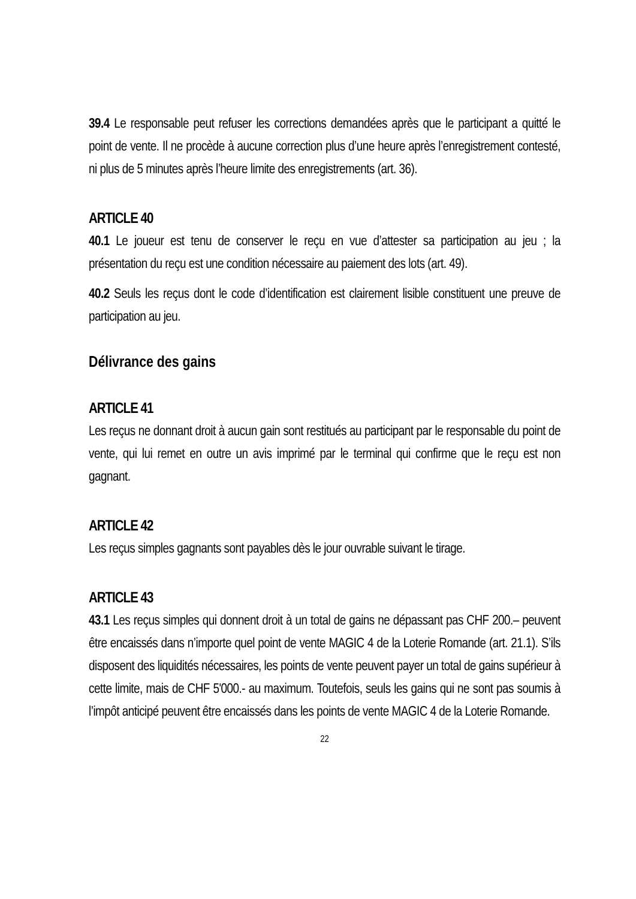39.4 Le responsable peut refuser les corrections demandées après que le participant a quitté le point de vente. Il ne procède à aucune correction plus d’une heure après l’enregistrement contesté, ni plus de 5 minutes après l’heure limite des enregistrements (art. 36).
ARTICLE 40
40.1 Le joueur est tenu de conserver le reçu en vue d’attester sa participation au jeu ; la présentation du reçu est une condition nécessaire au paiement des lots (art. 49).
40.2 Seuls les reçus dont le code d’identification est clairement lisible constituent une preuve de participation au jeu.
Délivrance des gains
ARTICLE 41
Les reçus ne donnant droit à aucun gain sont restitués au participant par le responsable du point de vente, qui lui remet en outre un avis imprimé par le terminal qui confirme que le reçu est non gagnant.
ARTICLE 42
Les reçus simples gagnants sont payables dès le jour ouvrable suivant le tirage.
ARTICLE 43
43.1 Les reçus simples qui donnent droit à un total de gains ne dépassant pas CHF 200.– peuvent être encaissés dans n’importe quel point de vente MAGIC 4 de la Loterie Romande (art. 21.1). S’ils disposent des liquidités nécessaires, les points de vente peuvent payer un total de gains supérieur à cette limite, mais de CHF 5'000.- au maximum. Toutefois, seuls les gains qui ne sont pas soumis à l’impôt anticipé peuvent être encaissés dans les points de vente MAGIC 4 de la Loterie Romande.
22